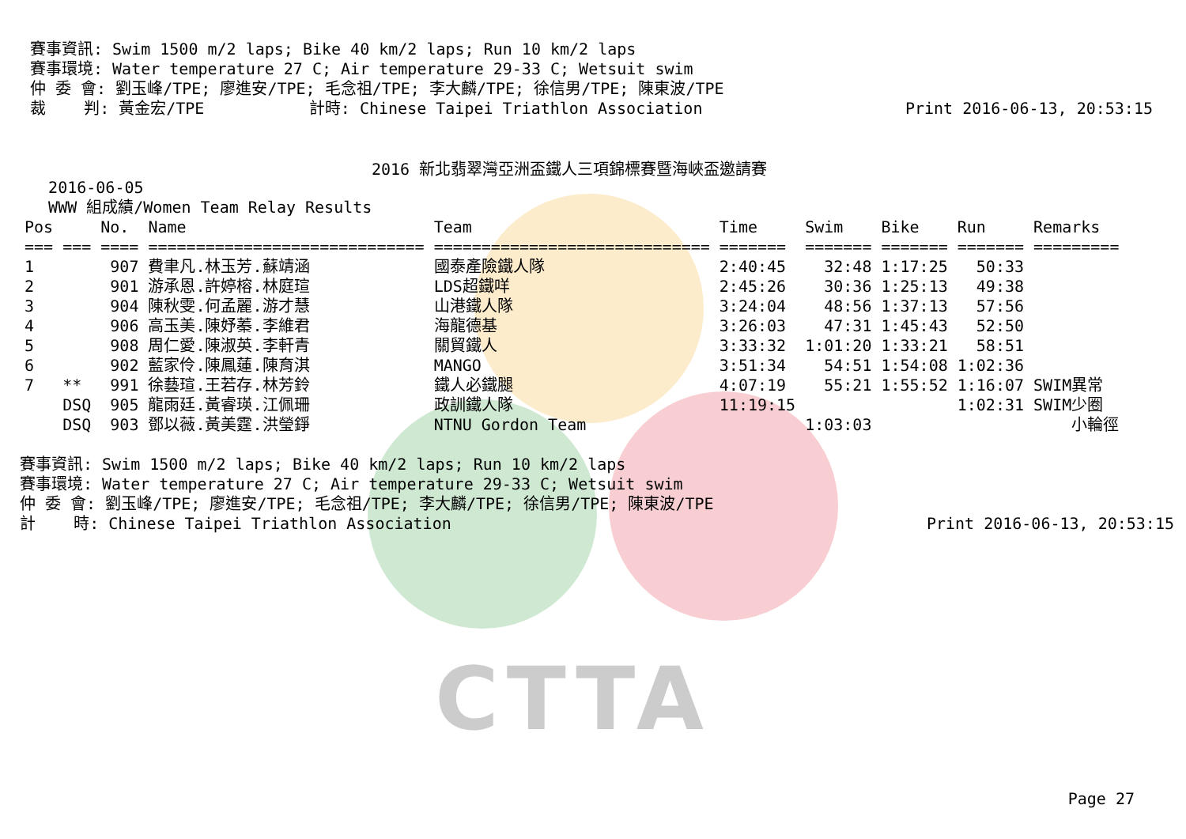CTTA
賽事資訊: Swim 1500 m/2 laps; Bike 40 km/2 laps; Run 10 km/2 laps
賽事環境: Water temperature 27 C; Air temperature 29-33 C; Wetsuit swim
仲 委 會: 劉玉峰/TPE; 廖進安/TPE; 毛念祖/TPE; 李大麟/TPE; 徐信男/TPE; 陳東波/TPE
裁    判: 黃金宏/TPE           計時: Chinese Taipei Triathlon Association
Print 2016-06-13, 20:53:15
2016 新北翡翠灣亞洲盃鐵人三項錦標賽暨海峽盃邀請賽
   2016-06-05
   WWW 組成績/Women Team Relay Results
| Pos | | No. | Name | Team | Time | Swim | Bike | Run | Remarks |
| --- | --- | --- | --- | --- | --- | --- | --- | --- | --- |
| === | === | ==== | ============================= | ============================= | ======= | ======= | ======= | ======= | ========= |
| 1 | | 907 | 費聿凡.林玉芳.蘇靖涵 | 國泰產險鐵人隊 | 2:40:45 | 32:48 | 1:17:25 | 50:33 | |
| 2 | | 901 | 游承恩.許婷榕.林庭瑄 | LDS超鐵咩 | 2:45:26 | 30:36 | 1:25:13 | 49:38 | |
| 3 | | 904 | 陳秋雯.何孟麗.游才慧 | 山港鐵人隊 | 3:24:04 | 48:56 | 1:37:13 | 57:56 | |
| 4 | | 906 | 高玉美.陳妤蓁.李維君 | 海龍德基 | 3:26:03 | 47:31 | 1:45:43 | 52:50 | |
| 5 | | 908 | 周仁愛.陳淑英.李軒青 | 關貿鐵人 | 3:33:32 | 1:01:20 | 1:33:21 | 58:51 | |
| 6 | | 902 | 藍家伶.陳鳳蓮.陳育淇 | MANGO | 3:51:34 | 54:51 | 1:54:08 | 1:02:36 | |
| 7 | ** | 991 | 徐藝瑄.王若存.林芳鈴 | 鐵人必鐵腿 | 4:07:19 | 55:21 | 1:55:52 | 1:16:07 | SWIM異常 |
| | DSQ | 905 | 龍雨廷.黃睿瑛.江佩珊 | 政訓鐵人隊 | 11:19:15 | | | 1:02:31 | SWIM少圈 |
| | DSQ | 903 | 鄧以薇.黃美霆.洪瑩錚 | NTNU Gordon Team | | 1:03:03 | | | 小輪徑 |
賽事資訊: Swim 1500 m/2 laps; Bike 40 km/2 laps; Run 10 km/2 laps
賽事環境: Water temperature 27 C; Air temperature 29-33 C; Wetsuit swim
仲 委 會: 劉玉峰/TPE; 廖進安/TPE; 毛念祖/TPE; 李大麟/TPE; 徐信男/TPE; 陳東波/TPE
計    時: Chinese Taipei Triathlon Association
Print 2016-06-13, 20:53:15
Page 27